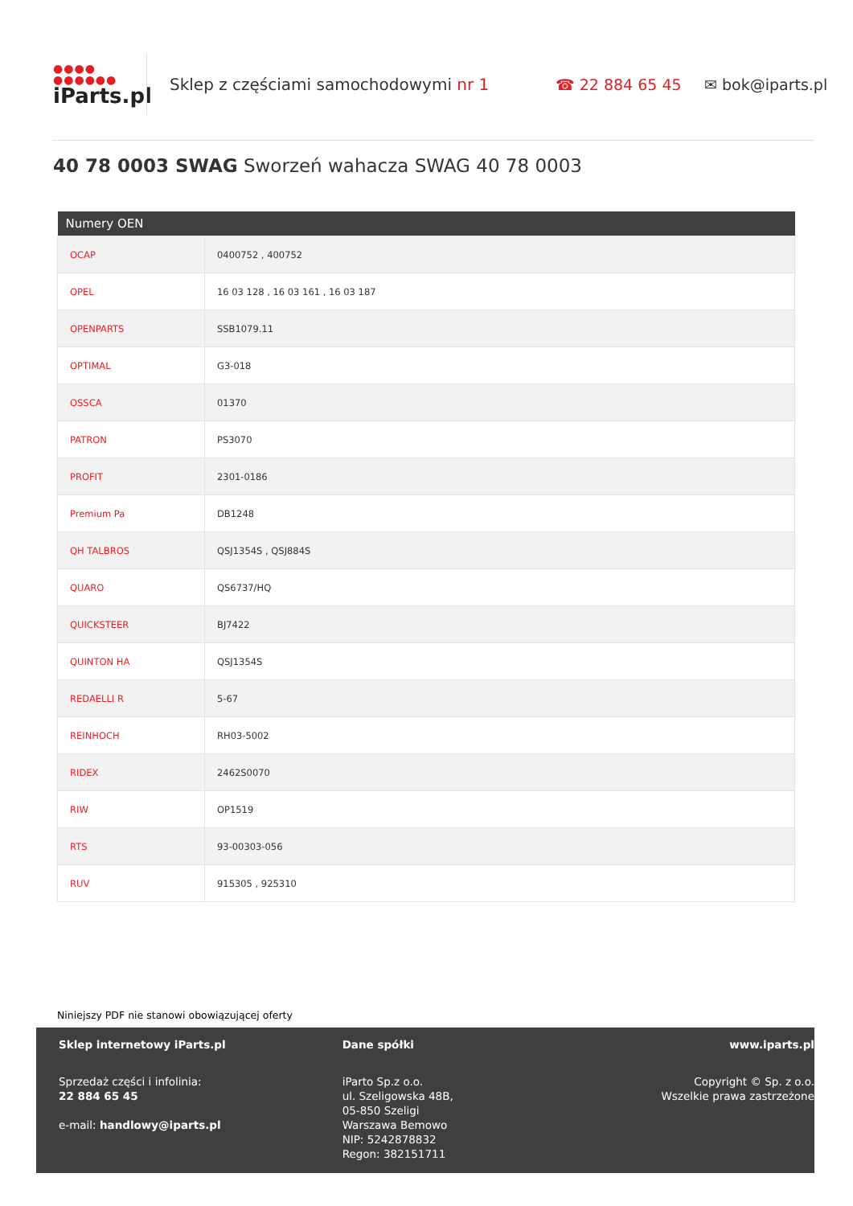●●●●
●●●●●●
iParts.pl
Sklep z częściami samochodowymi nr 1 ☎ 22 884 65 45 ✉ bok@iparts.pl
40 78 0003 SWAG Sworzeń wahacza SWAG 40 78 0003
| Numery OEN | |
| --- | --- |
| OCAP | 0400752 , 400752 |
| OPEL | 16 03 128 , 16 03 161 , 16 03 187 |
| OPENPARTS | SSB1079.11 |
| OPTIMAL | G3-018 |
| OSSCA | 01370 |
| PATRON | PS3070 |
| PROFIT | 2301-0186 |
| Premium Pa | DB1248 |
| QH TALBROS | QSJ1354S , QSJ884S |
| QUARO | QS6737/HQ |
| QUICKSTEER | BJ7422 |
| QUINTON HA | QSJ1354S |
| REDAELLI R | 5-67 |
| REINHOCH | RH03-5002 |
| RIDEX | 2462S0070 |
| RIW | OP1519 |
| RTS | 93-00303-056 |
| RUV | 915305 , 925310 |
Niniejszy PDF nie stanowi obowiązującej oferty
Sklep internetowy iParts.pl
Sprzedaż części i infolinia:
22 884 65 45
e-mail: handlowy@iparts.pl
Dane spółki
iParto Sp.z o.o.
ul. Szeligowska 48B,
05-850 Szeligi
Warszawa Bemowo
NIP: 5242878832
Regon: 382151711
www.iparts.pl
Copyright © Sp. z o.o.
Wszelkie prawa zastrzeżone